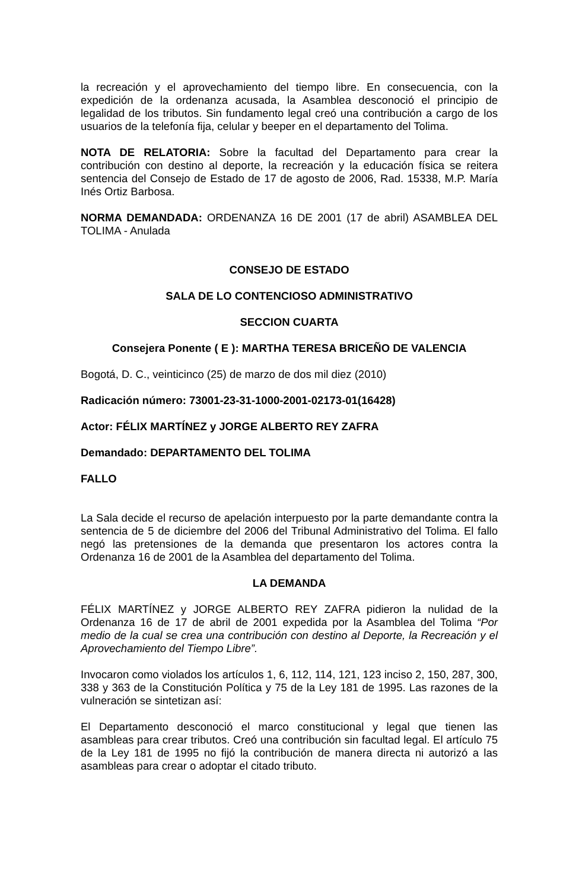la recreación y el aprovechamiento del tiempo libre. En consecuencia, con la expedición de la ordenanza acusada, la Asamblea desconoció el principio de legalidad de los tributos. Sin fundamento legal creó una contribución a cargo de los usuarios de la telefonía fija, celular y beeper en el departamento del Tolima.
NOTA DE RELATORIA: Sobre la facultad del Departamento para crear la contribución con destino al deporte, la recreación y la educación física se reitera sentencia del Consejo de Estado de 17 de agosto de 2006, Rad. 15338, M.P. María Inés Ortiz Barbosa.
NORMA DEMANDADA: ORDENANZA 16 DE 2001 (17 de abril) ASAMBLEA DEL TOLIMA - Anulada
CONSEJO DE ESTADO
SALA DE LO CONTENCIOSO ADMINISTRATIVO
SECCION CUARTA
Consejera Ponente ( E ): MARTHA TERESA BRICEÑO DE VALENCIA
Bogotá, D. C., veinticinco (25) de marzo de dos mil diez (2010)
Radicación número: 73001-23-31-1000-2001-02173-01(16428)
Actor: FÉLIX MARTÍNEZ y JORGE ALBERTO REY ZAFRA
Demandado: DEPARTAMENTO DEL TOLIMA
FALLO
La Sala decide el recurso de apelación interpuesto por la parte demandante contra la sentencia de 5 de diciembre del 2006 del Tribunal Administrativo del Tolima. El fallo negó las pretensiones de la demanda que presentaron los actores contra la Ordenanza 16 de 2001 de la Asamblea del departamento del Tolima.
LA DEMANDA
FÉLIX MARTÍNEZ y JORGE ALBERTO REY ZAFRA pidieron la nulidad de la Ordenanza 16 de 17 de abril de 2001 expedida por la Asamblea del Tolima “Por medio de la cual se crea una contribución con destino al Deporte, la Recreación y el Aprovechamiento del Tiempo Libre”.
Invocaron como violados los artículos 1, 6, 112, 114, 121, 123 inciso 2, 150, 287, 300, 338 y 363 de la Constitución Política y 75 de la Ley 181 de 1995. Las razones de la vulneración se sintetizan así:
El Departamento desconoció el marco constitucional y legal que tienen las asambleas para crear tributos. Creó una contribución sin facultad legal. El artículo 75 de la Ley 181 de 1995 no fijó la contribución de manera directa ni autorizó a las asambleas para crear o adoptar el citado tributo.